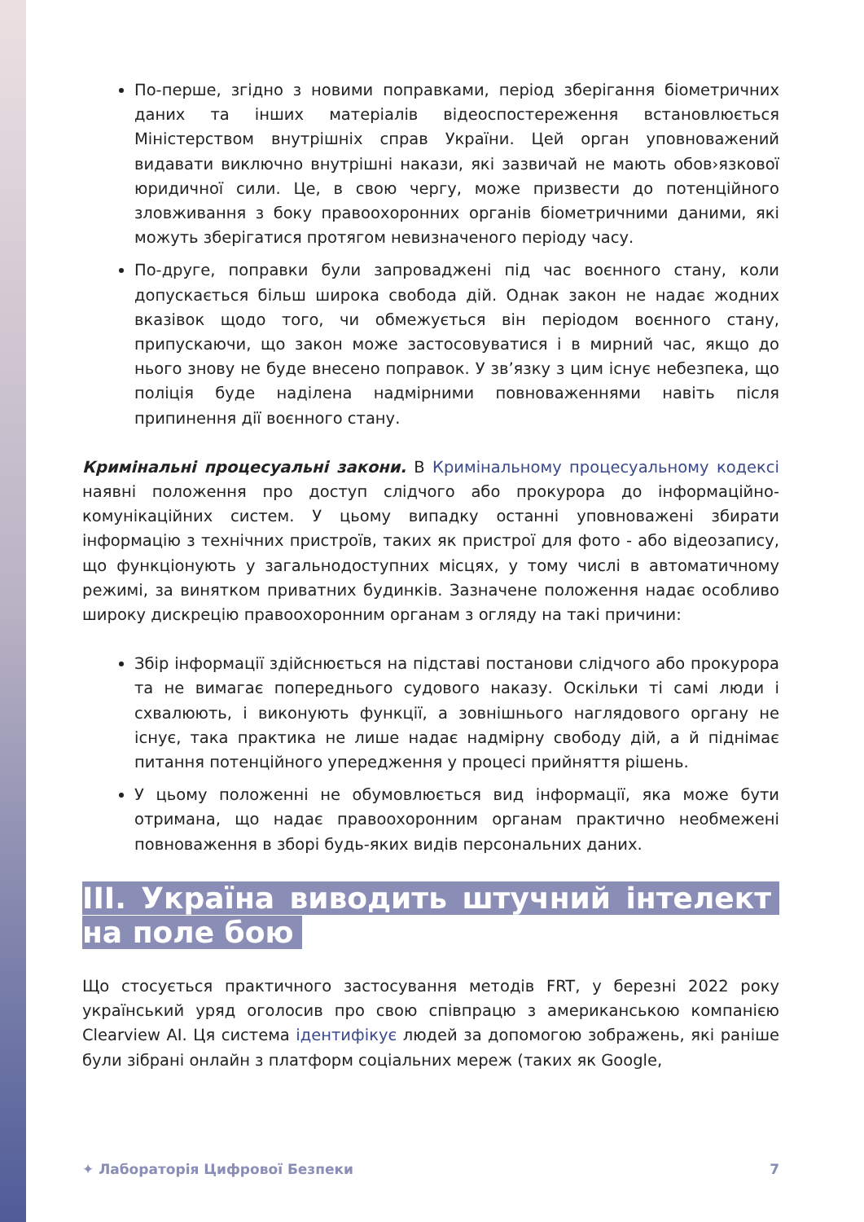По-перше, згідно з новими поправками, період зберігання біометричних даних та інших матеріалів відеоспостереження встановлюється Міністерством внутрішніх справ України. Цей орган уповноважений видавати виключно внутрішні накази, які зазвичай не мають обов›язкової юридичної сили. Це, в свою чергу, може призвести до потенційного зловживання з боку правоохоронних органів біометричними даними, які можуть зберігатися протягом невизначеного періоду часу.
По-друге, поправки були запроваджені під час воєнного стану, коли допускається більш широка свобода дій. Однак закон не надає жодних вказівок щодо того, чи обмежується він періодом воєнного стану, припускаючи, що закон може застосовуватися і в мирний час, якщо до нього знову не буде внесено поправок. У зв’язку з цим існує небезпека, що поліція буде наділена надмірними повноваженнями навіть після припинення дії воєнного стану.
Кримінальні процесуальні закони. В Кримінальному процесуальному кодексі наявні положення про доступ слідчого або прокурора до інформаційно-комунікаційних систем. У цьому випадку останні уповноважені збирати інформацію з технічних пристроїв, таких як пристрої для фото - або відеозапису, що функціонують у загальнодоступних місцях, у тому числі в автоматичному режимі, за винятком приватних будинків. Зазначене положення надає особливо широку дискрецію правоохоронним органам з огляду на такі причини:
Збір інформації здійснюється на підставі постанови слідчого або прокурора та не вимагає попереднього судового наказу. Оскільки ті самі люди і схвалюють, і виконують функції, а зовнішнього наглядового органу не існує, така практика не лише надає надмірну свободу дій, а й піднімає питання потенційного упередження у процесі прийняття рішень.
У цьому положенні не обумовлюється вид інформації, яка може бути отримана, що надає правоохоронним органам практично необмежені повноваження в зборі будь-яких видів персональних даних.
ІІІ. Україна виводить штучний інтелект на поле бою
Що стосується практичного застосування методів FRT, у березні 2022 року український уряд оголосив про свою співпрацю з американською компанією Clearview AI. Ця система ідентифікує людей за допомогою зображень, які раніше були зібрані онлайн з платформ соціальних мереж (таких як Google,
✦ Лабораторія Цифрової Безпеки 7